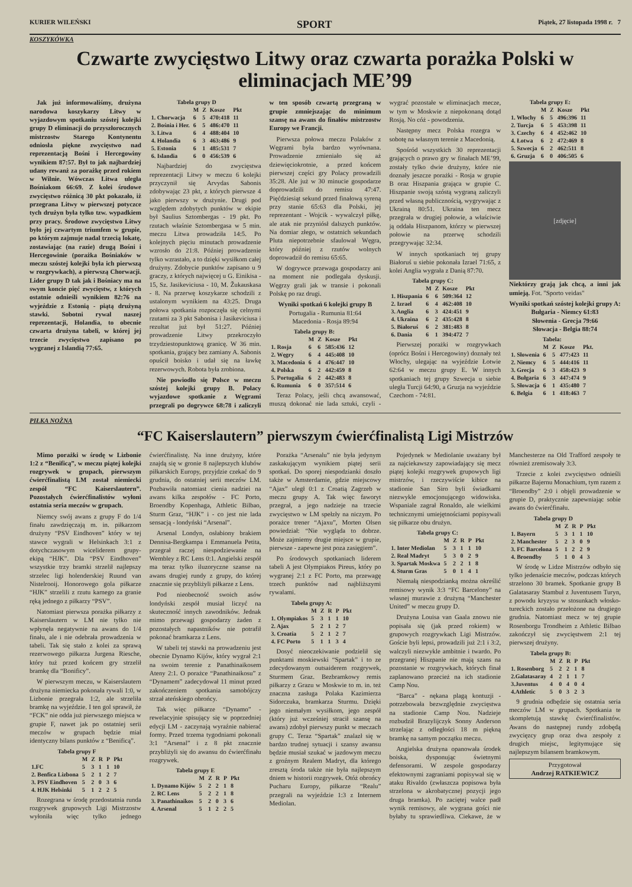KURIER WILEŃSKI SPORT Piątek, 27 listopada 1998 r. 7
KOSZYKÓWKA
Czwarte zwycięstwo Litwy oraz czwarta porażka Polski w eliminacjach ME’99
Jak już informowaliśmy, drużyna narodowa koszykarzy Litwy w wyjazdowym spotkaniu szóstej kolejki grupy D eliminacji do przyszłorocznych mistrzostw Starego Kontynentu odniosła piękne zwycięstwo nad reprezentacją Bośni i Hercegowiny wynikiem 87:57. Był to jak najbardziej udany rewanż za porażkę przed rokiem w Wilnie. Wówczas Litwa uległa Bośniakom 66:69. Z kolei środowe zwycięstwo różnicą 30 pkt pokazało, iż przegrana Litwy w pierwszej potyczce tych drużyn była tylko tzw. wypadkiem przy pracy. Środowe zwycięstwo Litwy było jej czwartym triumfem w grupie, po którym zajmuje nadal trzecią lokatę, zostawiając (na razie) drugą Bośni i Hercegowinie (porażka Bośniaków w meczu szóstej kolejki była ich pierwszą w rozgrywkach), a pierwszą Chorwacji. Lider grupy D tak jak i Bośniacy ma na swym koncie pięć zwycięstw, z których ostatnie odnieśli wynikiem 82:76 na wyjeździe z Estonią - piątą drużyną stawki. Sobotni rywal naszej reprezentacji, Holandia, to obecnie czwarta drużyna tabeli, w której jej trzecie zwycięstwo zapisano po wygranej z Islandią 77:65.
Tabela grupy D
| | M | Z | Kosze | Pkt |
| --- | --- | --- | --- | --- |
| 1. Chorwacja | 6 | 5 | 470:418 | 11 |
| 2. Bośnia i Her. | 6 | 5 | 486:470 | 11 |
| 3. Litwa | 6 | 4 | 488:404 | 10 |
| 4. Holandia | 6 | 3 | 463:486 | 9 |
| 5. Estonia | 6 | 1 | 485:531 | 7 |
| 6. Islandia | 6 | 0 | 456:539 | 6 |
Najbardziej do zwycięstwa reprezentacji Litwy w meczu 6 kolejki przyczynił się Arvydas Sabonis zdobywając 23 pkt, z których pierwsze 4 jako pierwszy w drużynie. Drugi pod względem zdobytych punktów w ekipie był Saulius Sztombergas - 19 pkt. Po rzutach właśnie Sztombergasa w 5 min. meczu Litwa prowadziła 14:5. Po kolejnych pięciu minutach prowadzenie wzrosło do 21:8. Później prowadzenie tylko wzrastało, a to dzięki wysiłkom całej drużyny. Zdobycie punktów zapisano u 9 graczy, z których najwięcej u G. Einikisa - 15, Sz. Jasikeviciusa - 10, M. Žukauskasa - 8. Na przerwę koszykarze schodzili z ustalonym wynikiem na 43:25. Druga połowa spotkania rozpoczęła się celnymi rzutami za 3 pkt Sabonisa i Jasikeviciusa i rezultat już był 51:27. Później prowadzenie Litwy przekroczyło trzydziestopunktową granicę. W 36 min. spotkania, grający bez zamiany A. Sabonis opuścił boisko i udał się na ławkę rezerwowych. Robota była zrobiona.
Nie powiodło się Polsce w meczu szóstej kolejki grupy B. Polacy wyjazdowe spotkanie z Węgrami przegrali po dogrywce 68:78 i zaliczyli w ten sposób czwartą przegraną w grupie zmniejszając do minimum szansę na awans do finałów mistrzostw Europy we Francji.
Pierwsza połowa meczu Polaków z Węgrami była bardzo wyrównana. Prowadzenie zmieniało się aż dziewięciokrotnie, a przed końcem pierwszej części gry Polacy prowadzili 35:28. Ale już w 30 minucie gospodarze doprowadzili do remisu 47:47. Pięćdziesiąt sekund przed finałową syreną przy stanie 65:63 dla Polski, jej reprezentant - Wojcik - wywalczył piłkę, ale atak nie przyniósł dalszych punktów. Na domiar złego, w ostatnich sekundach Pluta niepotrzebnie sfaulował Węgra, który później z rzutów wolnych doprowadził do remisu 65:65.
W dogrywce przewaga gospodarzy ani na moment nie podlegała dyskusji. Węgrzy grali jak w transie i pokonali Polskę po raz drugi.
Wyniki spotkań 6 kolejki grupy B
Portugalia - Rumunia 81:64
Macedonia - Rosja 89:94
Tabela grupy B:
| | M | Z | Kosze | Pkt |
| --- | --- | --- | --- | --- |
| 1. Rosja | 6 | 6 | 585:436 | 12 |
| 2. Węgry | 6 | 4 | 445:408 | 10 |
| 3. Macedonia | 6 | 4 | 476:447 | 10 |
| 4. Polska | 6 | 2 | 442:459 | 8 |
| 5. Portugalia | 6 | 2 | 442:483 | 8 |
| 6. Rumunia | 6 | 0 | 357:514 | 6 |
Teraz Polacy, jeśli chcą awansować, muszą dokonać nie lada sztuki, czyli - wygrać pozostałe w eliminacjach mecze, w tym w Moskwie z niepokonaną dotąd Rosją. No cóż - powodzenia.
Następny mecz Polska rozegra w sobotę na własnym terenie z Macedonią.
Spośród wszystkich 30 reprezentacji grających o prawo gry w finałach ME’99, zostały tylko dwie drużyny, które nie doznały jeszcze porażki - Rosja w grupie B oraz Hiszpania grająca w grupie C. Hiszpanie swoją szóstą wygraną zaliczyli przed własną publicznością, wygrywając z Ukrainą 80:51. Ukraina ten mecz przegrała w drugiej połowie, a właściwie ją oddała Hiszpanom, którzy w pierwszej połowie na przerwę schodzili przegrywając 32:34.
W innych spotkaniach tej grupy Białoruś u siebie pokonała Izrael 71:65, z kolei Anglia wygrała z Danią 87:70.
Tabela grupy C:
| | M | Z | Kosze | Pkt |
| --- | --- | --- | --- | --- |
| 1. Hiszpania | 6 | 6 | 509:364 | 12 |
| 2. Izrael | 6 | 4 | 462:408 | 10 |
| 3. Anglia | 6 | 3 | 424:451 | 9 |
| 4. Ukraina | 6 | 2 | 435:428 | 8 |
| 5. Białoruś | 6 | 2 | 381:483 | 8 |
| 6. Dania | 6 | 1 | 394:472 | 7 |
Pierwszej porażki w rozgrywkach (oprócz Bośni i Hercegowiny) doznały też Włochy, ulegając na wyjeździe Łotwie 62:64 w meczu grupy E. W innych spotkaniach tej grupy Szwecja u siebie uległa Turcji 64:90, a Gruzja na wyjeździe Czechom - 74:81.
Tabela grupy E:
| | M | Z | Kosze | Pkt |
| --- | --- | --- | --- | --- |
| 1. Włochy | 6 | 5 | 496:396 | 11 |
| 2. Turcja | 6 | 5 | 453:398 | 11 |
| 3. Czechy | 6 | 4 | 452:462 | 10 |
| 4. Łotwa | 6 | 2 | 472:469 | 8 |
| 5. Szwecja | 6 | 2 | 462:511 | 8 |
| 6. Gruzja | 6 | 0 | 406:505 | 6 |
[zdjęcie]
Niektórzy grają jak chcą, a inni jak umieją. Fot. "Sporto veidas"
Wyniki spotkań szóstej kolejki grupy A:
Bułgaria - Niemcy 61:83
Słowenia - Grecja 79:66
Słowacja - Belgia 88:74
Tabela:
| | M | Z | Kosze | Pkt. |
| --- | --- | --- | --- | --- |
| 1. Słowenia | 6 | 5 | 477:423 | 11 |
| 2. Niemcy | 6 | 5 | 444:416 | 11 |
| 3. Grecja | 6 | 3 | 458:423 | 9 |
| 4. Bułgaria | 6 | 3 | 447:474 | 9 |
| 5. Słowacja | 6 | 1 | 435:480 | 7 |
| 6. Belgia | 6 | 1 | 418:463 | 7 |
PIŁKA NOŻNA
“FC Kaiserslautern” pierwszym ćwierćfinalistą Ligi Mistrzów
Mimo porażki w środę w Lizbonie 1:2 z “Benificą”, w meczu piątej kolejki rozgrywek w grupach, pierwszym ćwierćfinalistą LM został niemiecki zespół “FC Kaiserslautern”. Pozostałych ćwierćfinalistów wyłoni ostatnia seria meczów w grupach.
Niemcy swój awans z grupy F do 1/4 finału zawdzięczają m. in. piłkarzom drużyny “PSV Eindhoven” który w tej stawce wygrali w Helsinkach 3:1 z dotychczasowym wiceliderem grupy-ekipą “HJK”. Dla “PSV Eindhoven” wszystkie trzy bramki strzelił najlepszy strzelec ligi holenderskiej Ruund van Nistelrooij. Honorowego gola piłkarze “HJK” strzelili z rzutu karnego za granie ręką jednego z piłkarzy “PSV”.
Natomiast pierwsza porażka piłkarzy z Kaiserslautern w LM nie tylko nie wpłynęła negatywnie na awans do 1/4 finału, ale i nie odebrała prowadzenia w tabeli. Tak się stało z kolei za sprawą rezerwowego piłkarza Jurgena Riesche, który tuż przed końcem gry strzelił bramkę dla “Bonificy”.
W pierwszym meczu, w Kaiserslautern drużyna niemiecka pokonała rywali 1:0, w Lizbonie przegrała 1:2, ale strzeliła bramkę na wyjeździe. I ten gol sprawił, że “FCK” nie odda już pierwszego miejsca w grupie F, nawet jak po ostatniej serii meczów w grupach będzie miał identyczny bilans punktów z “Benificą”.
Tabela grupy F
| | M | Z | R | P | Pkt |
| --- | --- | --- | --- | --- | --- |
| 1.FC | 5 | 3 | 1 | 1 | 10 |
| 2. Benfica Lizbona | 5 | 2 | 1 | 2 | 7 |
| 3. PSV Eindhoven | 5 | 2 | 0 | 3 | 6 |
| 4. HJK Helsinki | 5 | 1 | 2 | 2 | 5 |
Rozegrana w środę przedostatnia runda rozgrywek grupowych Ligi Mistrzostw wyłoniła więc tylko jednego ćwierćfinalistę. Na inne drużyny, które znajdą się w gronie 8 najlepszych klubów piłkarskich Europy, przyjdzie czekać do 9 grudnia, do ostatniej serii meczów LM. Pozbawiła natomiast cienia nadziei na awans kilka zespołów - FC Porto, Broendby Kopenhaga, Athletic Bilbao, Sturm Graz, “HJK” i - co jest nie lada sensacją - londyński “Arsenal”.
Arsenal Londyn, osłabiony brakiem Dennisa-Bergkampa i Emmanuela Petita, przegrał raczej niespodziewanie na Wembley z RC Lens 0:1. Angielski zespół ma teraz tylko iluzoryczne szanse na awans drugiej rundy z grupy, do której znacznie się przybliżyli piłkarze z Lens.
Pod nieobecność swoich asów londyński zespół musiał liczyć na skuteczność innych zawodników. Jednak mimo przewagi gospodarzy żaden z pozostałych napastników nie potrafił pokonać bramkarza z Lens.
W tabeli tej stawki na prowadzeniu jest obecnie Dynamo Kijów, który wygrał 2:1 na swoim terenie z Panathinaikosem Ateny 2:1. O porażce “Panathinaikosu” z “Dynamem” zadecydował 11 minut przed zakończeniem spotkania samobójczy strzał ateńskiego obrońcy.
Tak więc piłkarze “Dynamo” - rewelacyjnie spisujący się w poprzedniej edycji LM - zaczynają wyraźnie nabierać formy. Przed trzema tygodniami pokonali 3:1 “Arsenal” i z 8 pkt znacznie przybliżyli się do awansu do ćwierćfinału rozgrywek.
Tabela grupy E
| | M | Z | R | P | Pkt |
| --- | --- | --- | --- | --- | --- |
| 1. Dynamo Kijów | 5 | 2 | 2 | 1 | 8 |
| 2. RC Lens | 5 | 2 | 2 | 1 | 8 |
| 3. Panathinaikos | 5 | 2 | 0 | 3 | 6 |
| 4. Arsenal | 5 | 1 | 2 | 2 | 5 |
Porażka “Arsenalu” nie była jedynym zaskakującym wynikiem piątej serii spotkań. Do sporej niespodzianki doszło także w Amsterdamie, gdzie miejscowy “Ajax” uległ 0:1 z Croatią Zagrzeb w meczu grupy A. Tak więc faworyt przegrał, a jego nadzieje na trzecie zwycięstwo w LM spełzły na niczym. Po porażce trener “Ajaxu”, Morten Olsen powiedział: “Nie wygląda to dobrze. Może zajmiemy drugie miejsce w grupie, pierwsze - zapewne jest poza zasięgiem”.
Po środowych spotkaniach liderem tabeli A jest Olympiakos Pireus, który po wygranej 2:1 z FC Porto, ma przewagę trzech punktów nad najbliższymi rywalami.
Tabela grupy A:
| | M | Z | R | P | Pkt |
| --- | --- | --- | --- | --- | --- |
| 1. Olympiakos | 5 | 3 | 1 | 1 | 10 |
| 2. Ajax | 5 | 2 | 1 | 2 | 7 |
| 3. Croatia | 5 | 2 | 1 | 2 | 7 |
| 4. FC Porto | 5 | 1 | 1 | 3 | 4 |
Dosyć nieoczekiwanie podzielił się punktami moskiewski “Spartak” i to ze zdecydowanym outsaiderem rozgrywek, Sturmem Graz. Bezbramkowy remis piłkarzy z Grazu w Moskwie to m. in. też znaczna zasługa Polaka Kazimierza Sidorczuka, bramkarza Sturmu. Dzięki jego niemałym wysiłkom, jego zespół (który już wcześniej stracił szansę na awans) zdobył pierwszy punkt w meczach grupy C. Teraz “Spartak” znalazł się w bardzo trudnej sytuacji i szansy awansu będzie musiał szukać w jazdowym meczu z groźnym Realem Madryt, dla którego zresztą środa także nie była najlepszym dniem w historii rozgrywek. Otóż obrońcy Pucharu Europy, piłkarze “Realu” przegrali na wyjeździe 1:3 z Internem Mediolan.
Pojedynek w Mediolanie uważany był za najciekawszy zapowiadający się mecz piątej kolejki rozgrywek grupowych ligi mistrzów, i rzeczywiście kibice na stadionie San Siro byli świadkami niezwykle emocjonującego widowiska. Wspaniale zagrał Ronaldo, ale wielkimi technicznymi umiejętnościami popisywali się piłkarze obu drużyn.
Tabela grupy C:
| | M | Z | R | P | Pkt |
| --- | --- | --- | --- | --- | --- |
| 1. Inter Mediolan | 5 | 3 | 1 | 1 | 10 |
| 2. Real Madryt | 5 | 3 | 0 | 2 | 9 |
| 3. Spartak Moskwa | 5 | 2 | 2 | 1 | 8 |
| 4. Sturm Gras | 5 | 0 | 1 | 4 | 1 |
Niemałą niespodzianką można określić remisowy wynik 3:3 “FC Barcelony” na własnej murawie z drużyną “Manchester United” w meczu grupy D.
Drużyna Louisa van Gaala znowu nie popisała się (jak przed rokiem) w grupowych rozgrywkach Ligi Mistrzów. Goście byli lepsi, prowadzili już 2:1 i 3:2, walczyli niezwykle ambitnie i twardo. Po przegranej Hiszpanie nie mają szans na pozostanie w rozgrywkach, których finał zaplanowano przecież na ich stadionie Camp Nou.
“Barca” - nękana plagą kontuzji - potrzebowała bezwzględnie zwycięstwa na stadionie Camp Nou. Nadzieje rozbudził Brazylijczyk Sonny Anderson strzelając z odległości 18 m piękną bramkę na samym początku meczu.
Angielska drużyna opanowała środek boiska, dysponując świetnymi defensorami. W zespole gospodarzy efektownymi zagraniami popisywał się w ataku Rivaldo (zwłaszcza popisowa była strzelona w akrobatycznej pozycji jego druga bramka). Po zaciętej walce padł wynik remisowy, ale wygrana gości nie byłaby tu sprawiedliwa. Ciekawe, że w Manchesterze na Old Trafford zespoły te również zremisowały 3:3.
Trzecie z kolei zwycięstwo odnieśli piłkarze Bajernu Monachium, tym razem z “Broendby” 2:0 i objęli prowadzenie w grupie D, praktycznie zapewniając sobie awans do ćwierćfinału.
Tabela grupy D
| | M | Z | R | P | Pkt |
| --- | --- | --- | --- | --- | --- |
| 1. Bayern | 5 | 3 | 1 | 1 | 10 |
| 2. Manchester | 5 | 2 | 3 | 0 | 9 |
| 3. FC Barcelona | 5 | 1 | 2 | 2 | 9 |
| 4. Broendby | 5 | 1 | 0 | 4 | 3 |
W środę w Lidze Mistrzów odbyło się tylko jedenaście meczów, podczas których strzelono 30 bramek. Spotkanie grupy B Galatasaray Stambuł z Juventusem Turyn, z powodu kryzysu w stosunkach włosko-tureckich zostało przełożone na drugiego grudnia. Natomiast mecz w tej grupie Rosenborgu Trondheim z Athletic Bilbao zakończył się zwycięstwem 2:1 tej pierwszej drużyny.
Tabela grupy B:
| | M | Z | R | P | Pkt |
| --- | --- | --- | --- | --- | --- |
| 1. Rosenborg | 5 | 2 | 2 | 1 | 8 |
| 2.Galatasaray | 4 | 2 | 1 | 1 | 7 |
| 3.Juventus | 4 | 0 | 4 | 0 | 4 |
| 4.Athletic | 5 | 0 | 3 | 2 | 3 |
9 grudnia odbędzie się ostatnia seria meczów LM w grupach. Spotkania te skompletują stawkę ćwierćfinalistów. Awans do następnej rundy zdobędą zwycięzcy grup oraz dwa zespoły z drugich miejsc, legitymujące się najlepszym bilansem bramkowym.
Przygotował
Andrzej RATKIEWICZ